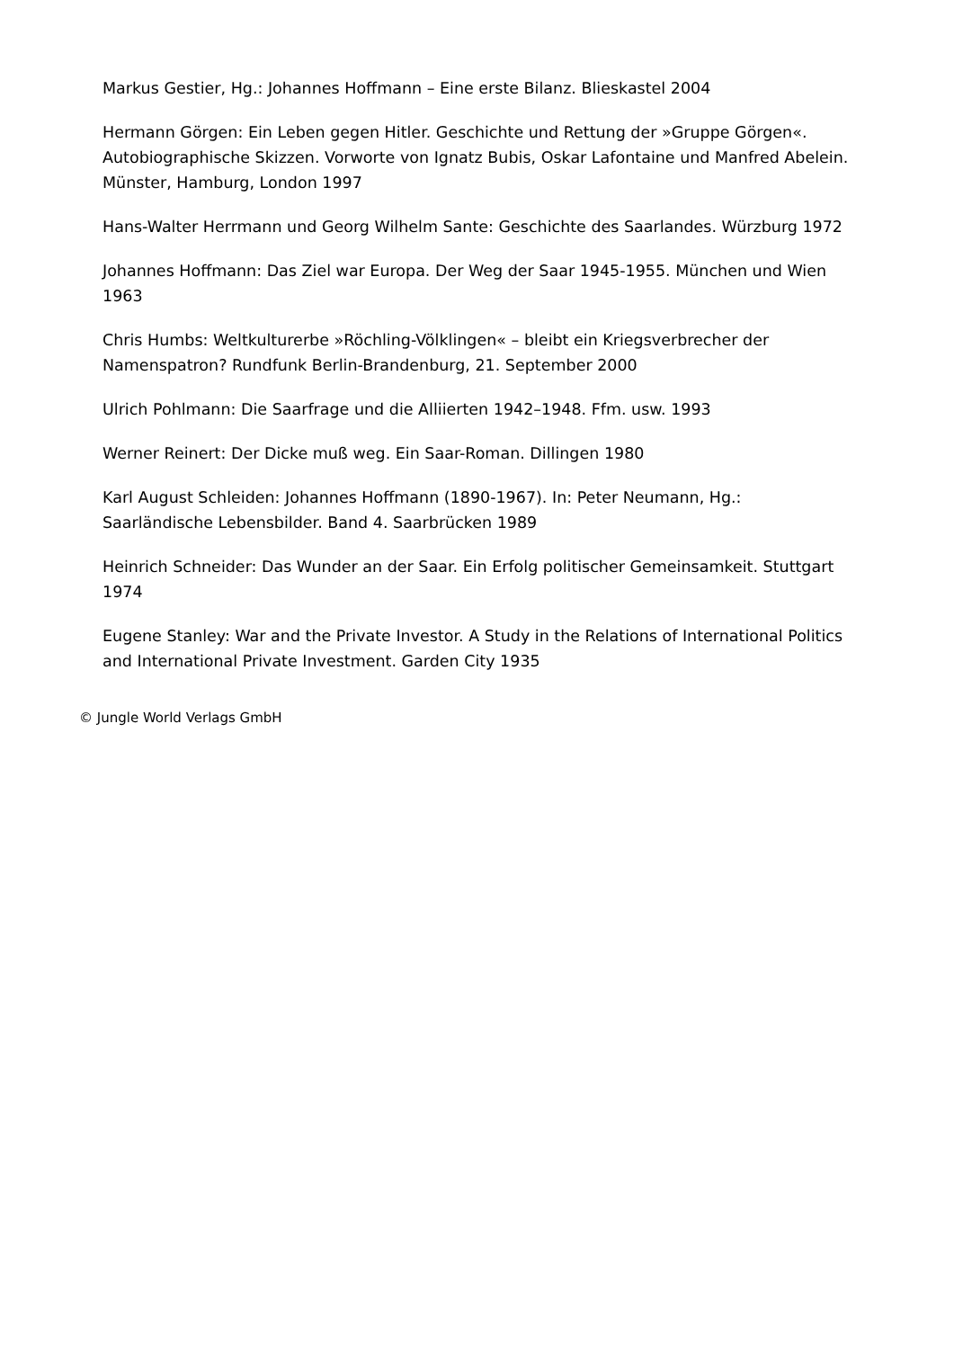Markus Gestier, Hg.: Johannes Hoffmann – Eine erste Bilanz. Blieskastel 2004
Hermann Görgen: Ein Leben gegen Hitler. Geschichte und Rettung der »Gruppe Görgen«. Autobiographische Skizzen. Vorworte von Ignatz Bubis, Oskar Lafontaine und Manfred Abelein. Münster, Hamburg, London 1997
Hans-Walter Herrmann und Georg Wilhelm Sante: Geschichte des Saarlandes. Würzburg 1972
Johannes Hoffmann: Das Ziel war Europa. Der Weg der Saar 1945-1955. München und Wien 1963
Chris Humbs: Weltkulturerbe »Röchling-Völklingen« – bleibt ein Kriegsverbrecher der Namenspatron? Rundfunk Berlin-Brandenburg, 21. September 2000
Ulrich Pohlmann: Die Saarfrage und die Alliierten 1942–1948. Ffm. usw. 1993
Werner Reinert: Der Dicke muß weg. Ein Saar-Roman. Dillingen 1980
Karl August Schleiden: Johannes Hoffmann (1890-1967). In: Peter Neumann, Hg.: Saarländische Lebensbilder. Band 4. Saarbrücken 1989
Heinrich Schneider: Das Wunder an der Saar. Ein Erfolg politischer Gemeinsamkeit. Stuttgart 1974
Eugene Stanley: War and the Private Investor. A Study in the Relations of International Politics and International Private Investment. Garden City 1935
© Jungle World Verlags GmbH